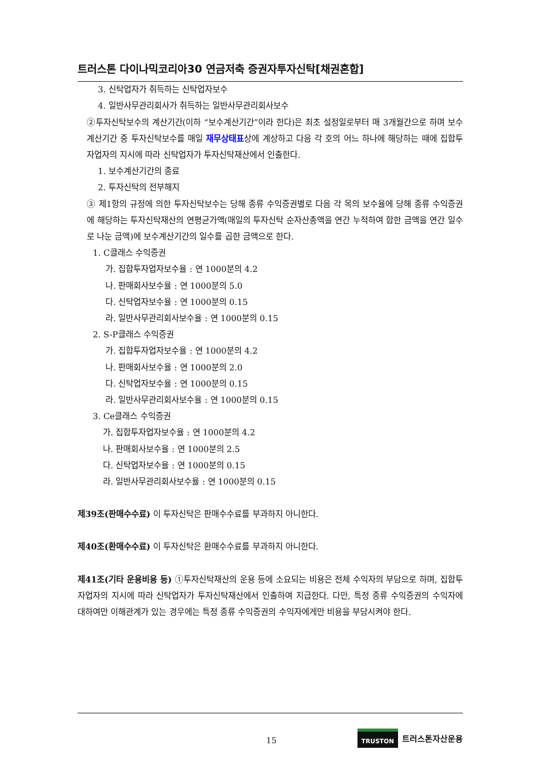트러스톤 다이나믹코리아30 연금저축 증권자투자신탁[채권혼합]
3. 신탁업자가 취득하는 신탁업자보수
4. 일반사무관리회사가 취득하는 일반사무관리회사보수
②투자신탁보수의 계산기간(이하 “보수계산기간”이라 한다)은 최초 설정일로부터 매 3개월간으로 하며 보수계산기간 중 투자신탁보수를 매일 재무상태표상에 계상하고 다음 각 호의 어느 하나에 해당하는 때에 집합투자업자의 지시에 따라 신탁업자가 투자신탁재산에서 인출한다.
1. 보수계산기간의 종료
2. 투자신탁의 전부해지
③ 제1항의 규정에 의한 투자신탁보수는 당해 종류 수익증권별로 다음 각 목의 보수율에 당해 종류 수익증권에 해당하는 투자신탁재산의 연평균가액(매일의 투자신탁 순자산총액을 연간 누적하여 합한 금액을 연간 일수로 나눈 금액)에 보수계산기간의 일수를 곱한 금액으로 한다.
1. C클래스 수익증권
가. 집합투자업자보수율 : 연 1000분의 4.2
나. 판매회사보수율 : 연 1000분의 5.0
다. 신탁업자보수율 : 연 1000분의 0.15
라. 일반사무관리회사보수율 : 연 1000분의 0.15
2. S-P클래스 수익증권
가. 집합투자업자보수율 : 연 1000분의 4.2
나. 판매회사보수율 : 연 1000분의 2.0
다. 신탁업자보수율 : 연 1000분의 0.15
라. 일반사무관리회사보수율 : 연 1000분의 0.15
3. Ce클래스 수익증권
가. 집합투자업자보수율 : 연 1000분의 4.2
나. 판매회사보수율 : 연 1000분의 2.5
다. 신탁업자보수율 : 연 1000분의 0.15
라. 일반사무관리회사보수율 : 연 1000분의 0.15
제39조(판매수수료) 이 투자신탁은 판매수수료를 부과하지 아니한다.
제40조(환매수수료) 이 투자신탁은 환매수수료를 부과하지 아니한다.
제41조(기타 운용비용 등) ①투자신탁재산의 운용 등에 소요되는 비용은 전체 수익자의 부담으로 하며, 집합투자업자의 지시에 따라 신탁업자가 투자신탁재산에서 인출하여 지급한다. 다만, 특정 종류 수익증권의 수익자에 대하여만 이해관계가 있는 경우에는 특정 종류 수익증권의 수익자에게만 비용을 부담시켜야 한다.
15
TRUSTON 트러스톤자산운용